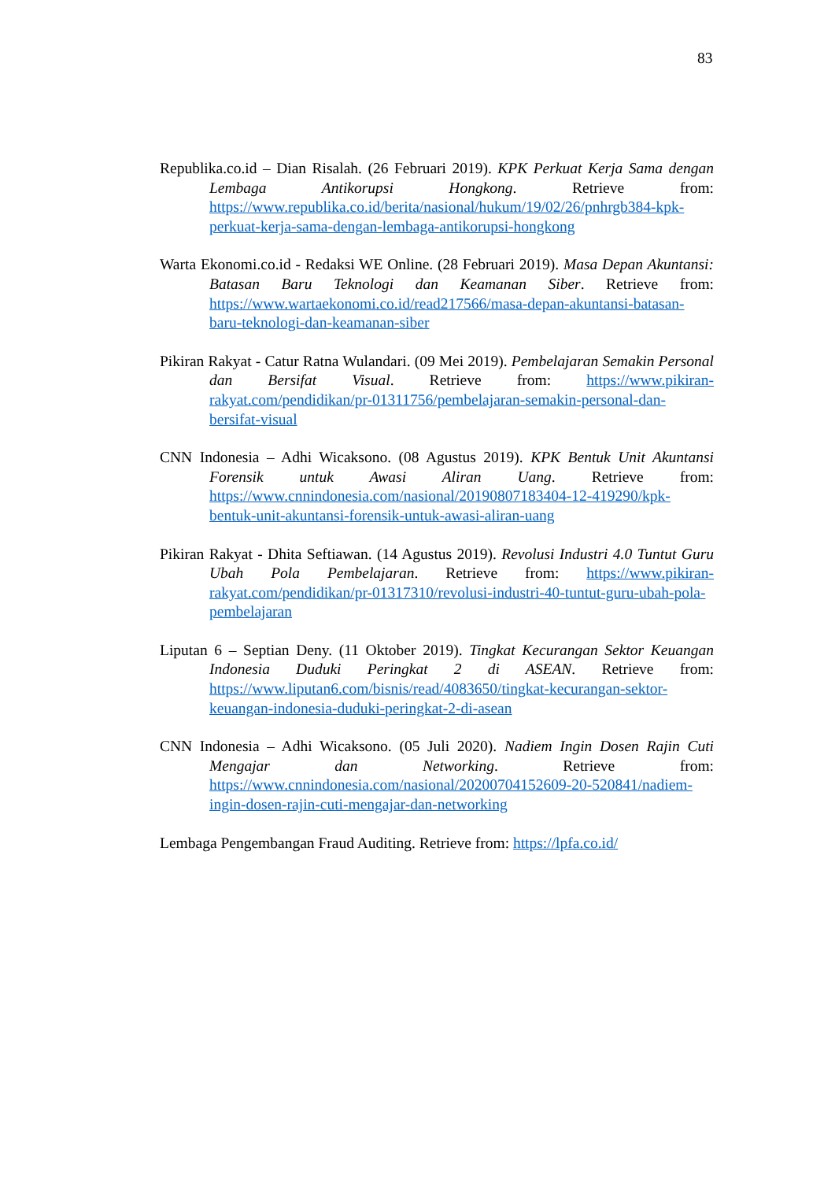83
Republika.co.id – Dian Risalah. (26 Februari 2019). KPK Perkuat Kerja Sama dengan Lembaga Antikorupsi Hongkong. Retrieve from: https://www.republika.co.id/berita/nasional/hukum/19/02/26/pnhrgb384-kpk-perkuat-kerja-sama-dengan-lembaga-antikorupsi-hongkong
Warta Ekonomi.co.id - Redaksi WE Online. (28 Februari 2019). Masa Depan Akuntansi: Batasan Baru Teknologi dan Keamanan Siber. Retrieve from: https://www.wartaekonomi.co.id/read217566/masa-depan-akuntansi-batasan-baru-teknologi-dan-keamanan-siber
Pikiran Rakyat - Catur Ratna Wulandari. (09 Mei 2019). Pembelajaran Semakin Personal dan Bersifat Visual. Retrieve from: https://www.pikiran-rakyat.com/pendidikan/pr-01311756/pembelajaran-semakin-personal-dan-bersifat-visual
CNN Indonesia – Adhi Wicaksono. (08 Agustus 2019). KPK Bentuk Unit Akuntansi Forensik untuk Awasi Aliran Uang. Retrieve from: https://www.cnnindonesia.com/nasional/20190807183404-12-419290/kpk-bentuk-unit-akuntansi-forensik-untuk-awasi-aliran-uang
Pikiran Rakyat - Dhita Seftiawan. (14 Agustus 2019). Revolusi Industri 4.0 Tuntut Guru Ubah Pola Pembelajaran. Retrieve from: https://www.pikiran-rakyat.com/pendidikan/pr-01317310/revolusi-industri-40-tuntut-guru-ubah-pola-pembelajaran
Liputan 6 – Septian Deny. (11 Oktober 2019). Tingkat Kecurangan Sektor Keuangan Indonesia Duduki Peringkat 2 di ASEAN. Retrieve from: https://www.liputan6.com/bisnis/read/4083650/tingkat-kecurangan-sektor-keuangan-indonesia-duduki-peringkat-2-di-asean
CNN Indonesia – Adhi Wicaksono. (05 Juli 2020). Nadiem Ingin Dosen Rajin Cuti Mengajar dan Networking. Retrieve from: https://www.cnnindonesia.com/nasional/20200704152609-20-520841/nadiem-ingin-dosen-rajin-cuti-mengajar-dan-networking
Lembaga Pengembangan Fraud Auditing. Retrieve from: https://lpfa.co.id/